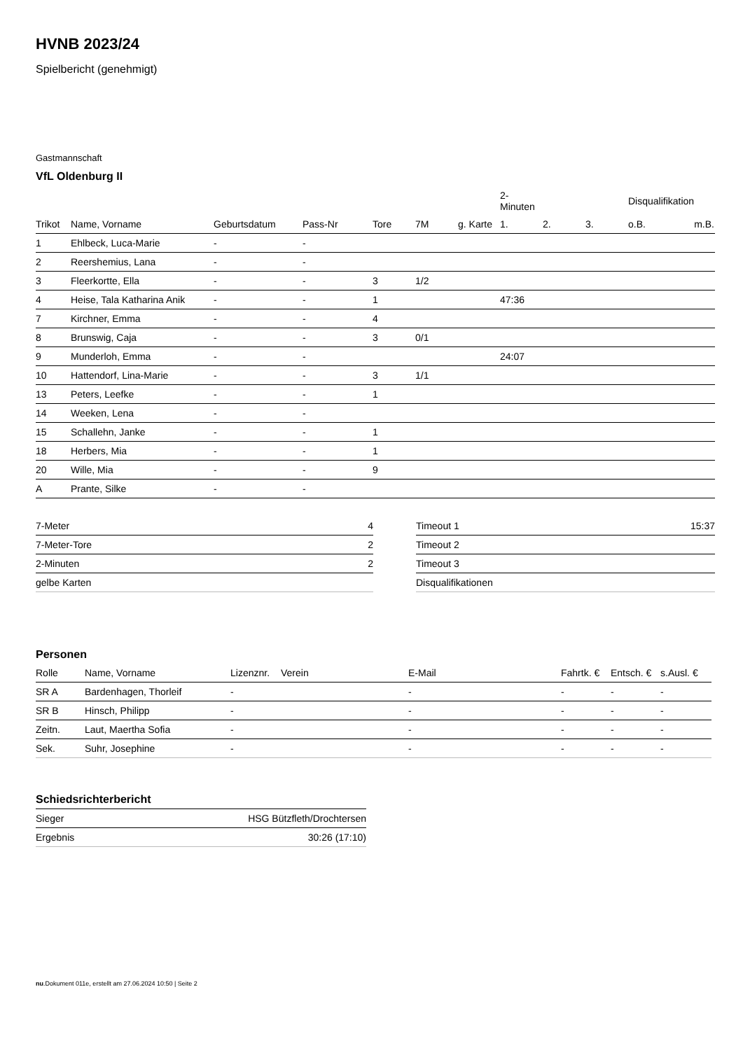HVNB 2023/24
Spielbericht (genehmigt)
Gastmannschaft
VfL Oldenburg II
| | | | | | | | 2-Minuten | | | Disqualifikation | |
| Trikot | Name, Vorname | Geburtsdatum | Pass-Nr | Tore | 7M | g. Karte | 1. | 2. | 3. | o.B. | m.B. |
| 1 | Ehlbeck, Luca-Marie | - | - | | | | | | | | |
| 2 | Reershemius, Lana | - | - | | | | | | | | |
| 3 | Fleerkortte, Ella | - | - | 3 | 1/2 | | | | | | |
| 4 | Heise, Tala Katharina Anik | - | - | 1 | | | 47:36 | | | | |
| 7 | Kirchner, Emma | - | - | 4 | | | | | | | |
| 8 | Brunswig, Caja | - | - | 3 | 0/1 | | | | | | |
| 9 | Munderloh, Emma | - | - | | | | 24:07 | | | | |
| 10 | Hattendorf, Lina-Marie | - | - | 3 | 1/1 | | | | | | |
| 13 | Peters, Leefke | - | - | 1 | | | | | | | |
| 14 | Weeken, Lena | - | - | | | | | | | | |
| 15 | Schallehn, Janke | - | - | 1 | | | | | | | |
| 18 | Herbers, Mia | - | - | 1 | | | | | | | |
| 20 | Wille, Mia | - | - | 9 | | | | | | | |
| A | Prante, Silke | - | - | | | | | | | | |
| 7-Meter | 4 |
| 7-Meter-Tore | 2 |
| 2-Minuten | 2 |
| gelbe Karten | |
| Timeout 1 | 15:37 |
| Timeout 2 | |
| Timeout 3 | |
| Disqualifikationen | |
Personen
| Rolle | Name, Vorname | Lizenznr. | Verein | E-Mail | Fahrtk. € | Entsch. € | s.Ausl. € |
| SR A | Bardenhagen, Thorleif | - | | - | - | - | - |
| SR B | Hinsch, Philipp | - | | - | - | - | - |
| Zeitn. | Laut, Maertha Sofia | - | | - | - | - | - |
| Sek. | Suhr, Josephine | - | | - | - | - | - |
Schiedsrichterbericht
| Sieger | HSG Bützfleth/Drochtersen |
| Ergebnis | 30:26 (17:10) |
nu.Dokument 011e, erstellt am 27.06.2024 10:50 | Seite 2